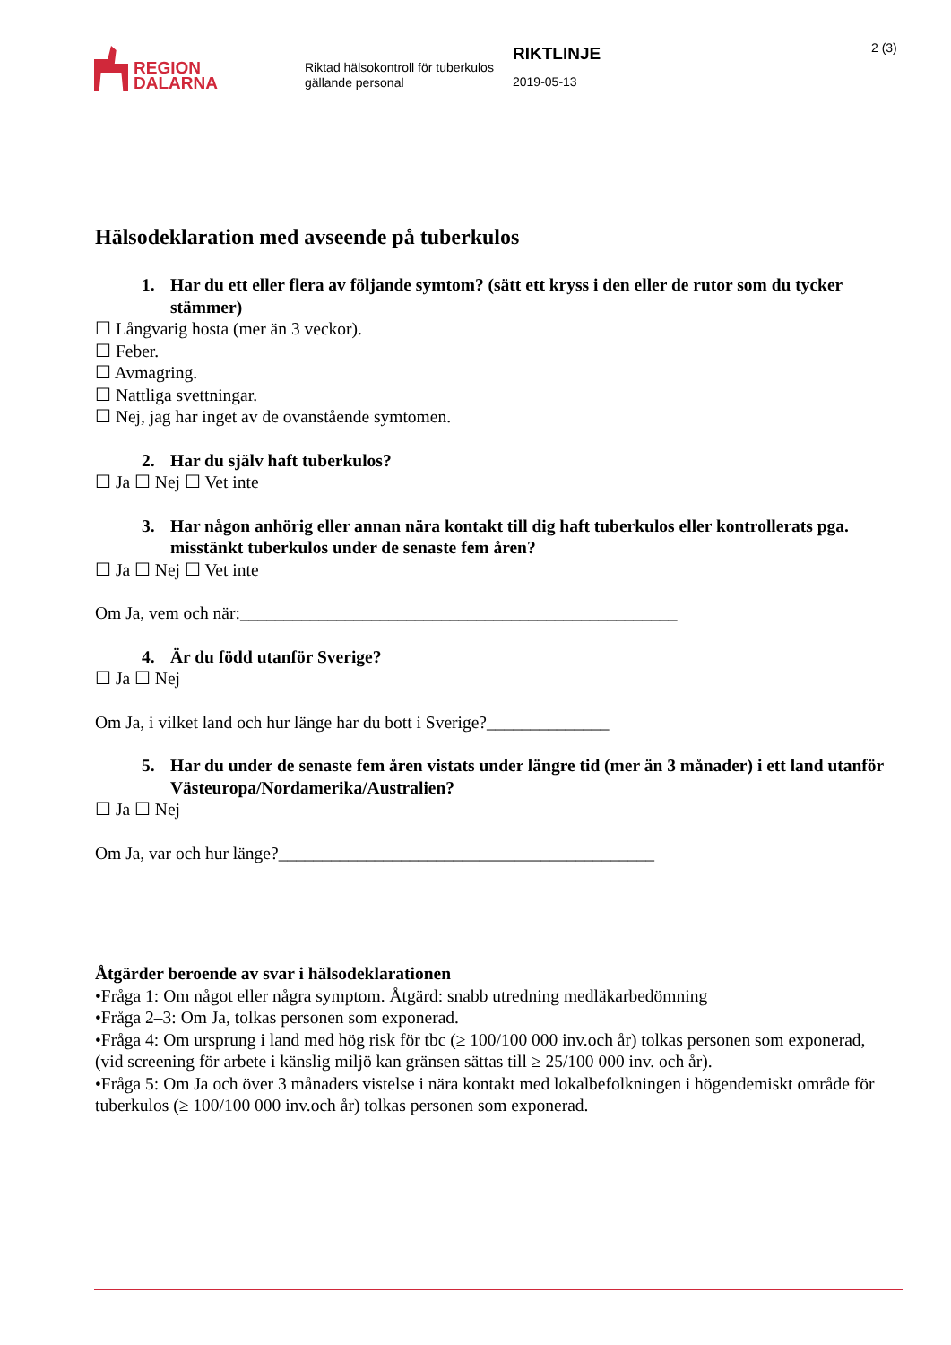REGION
DALARNA
Riktad hälsokontroll för tuberkulos gällande personal
RIKTLINJE
2019-05-13
2 (3)
Hälsodeklaration med avseende på tuberkulos
1. Har du ett eller flera av följande symtom? (sätt ett kryss i den eller de rutor som du tycker stämmer)
☐ Långvarig hosta (mer än 3 veckor).
☐ Feber.
☐ Avmagring.
☐ Nattliga svettningar.
☐ Nej, jag har inget av de ovanstående symtomen.
2. Har du själv haft tuberkulos?
☐ Ja ☐ Nej ☐ Vet inte
3. Har någon anhörig eller annan nära kontakt till dig haft tuberkulos eller kontrollerats pga. misstänkt tuberkulos under de senaste fem åren?
☐ Ja ☐ Nej ☐ Vet inte
Om Ja, vem och när:__________________________________________________
4. Är du född utanför Sverige?
☐ Ja ☐ Nej
Om Ja, i vilket land och hur länge har du bott i Sverige?______________
5. Har du under de senaste fem åren vistats under längre tid (mer än 3 månader) i ett land utanför Västeuropa/Nordamerika/Australien?
☐ Ja ☐ Nej
Om Ja, var och hur länge?___________________________________________
Åtgärder beroende av svar i hälsodeklarationen
•Fråga 1: Om något eller några symptom. Åtgärd: snabb utredning medläkarbedömning
•Fråga 2–3: Om Ja, tolkas personen som exponerad.
•Fråga 4: Om ursprung i land med hög risk för tbc (≥ 100/100 000 inv.och år) tolkas personen som exponerad, (vid screening för arbete i känslig miljö kan gränsen sättas till ≥ 25/100 000 inv. och år).
•Fråga 5: Om Ja och över 3 månaders vistelse i nära kontakt med lokalbefolkningen i högendemiskt område för tuberkulos (≥ 100/100 000 inv.och år) tolkas personen som exponerad.